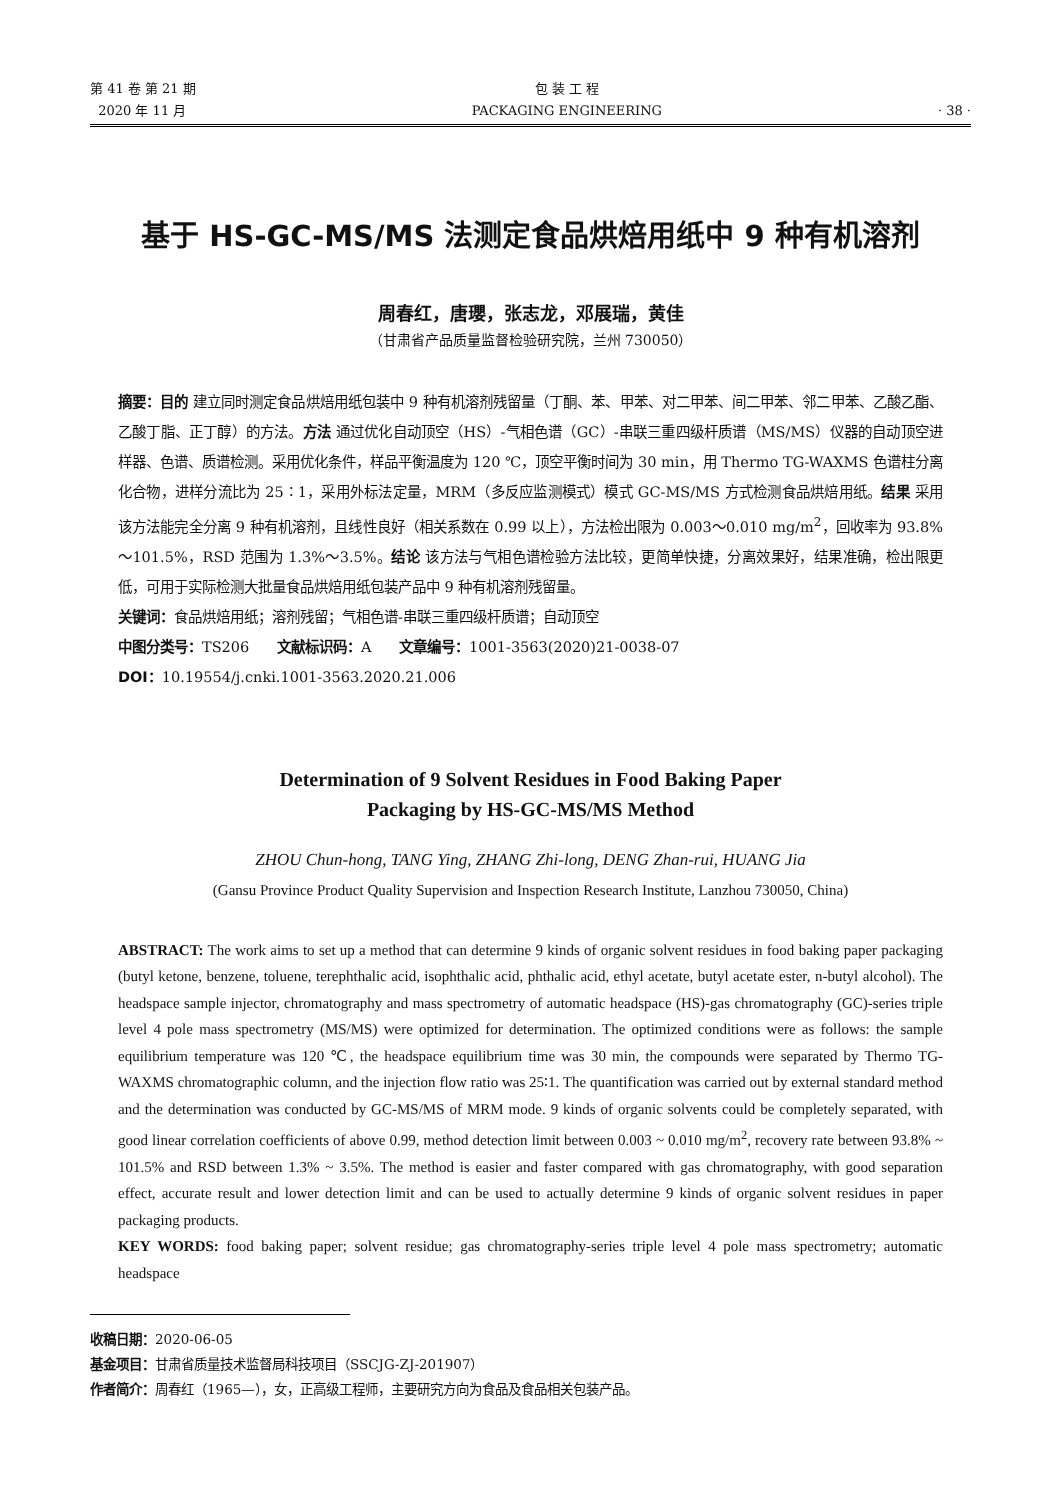第 41 卷 第 21 期
2020 年 11 月
包 装 工 程
PACKAGING ENGINEERING
· 38 ·
基于 HS-GC-MS/MS 法测定食品烘焙用纸中 9 种有机溶剂
周春红，唐瓔，张志龙，邓展瑞，黄佳
（甘肃省产品质量监督检验研究院，兰州 730050）
摘要：目的 建立同时测定食品烘焙用纸包装中 9 种有机溶剂残留量（丁酮、苯、甲苯、对二甲苯、间二甲苯、邻二甲苯、乙酸乙酯、乙酸丁脂、正丁醇）的方法。方法 通过优化自动顶空（HS）-气相色谱（GC）-串联三重四级杆质谱（MS/MS）仪器的自动顶空进样器、色谱、质谱检测。采用优化条件，样品平衡温度为 120 ℃，顶空平衡时间为 30 min，用 Thermo TG-WAXMS 色谱柱分离化合物，进样分流比为 25∶1，采用外标法定量，MRM（多反应监测模式）模式 GC-MS/MS 方式检测食品烘焙用纸。结果 采用该方法能完全分离 9 种有机溶剂，且线性良好（相关系数在 0.99 以上），方法检出限为 0.003～0.010 mg/m<sup>2</sup>，回收率为 93.8%～101.5%，RSD 范围为 1.3%～3.5%。结论 该方法与气相色谱检验方法比较，更简单快捷，分离效果好，结果准确，检出限更低，可用于实际检测大批量食品烘焙用纸包装产品中 9 种有机溶剂残留量。
关键词：食品烘焙用纸；溶剂残留；气相色谱-串联三重四级杆质谱；自动顶空
中图分类号：TS206 文献标识码：A 文章编号：1001-3563(2020)21-0038-07
DOI：10.19554/j.cnki.1001-3563.2020.21.006
Determination of 9 Solvent Residues in Food Baking Paper
Packaging by HS-GC-MS/MS Method
ZHOU Chun-hong, TANG Ying, ZHANG Zhi-long, DENG Zhan-rui, HUANG Jia
(Gansu Province Product Quality Supervision and Inspection Research Institute, Lanzhou 730050, China)
ABSTRACT: The work aims to set up a method that can determine 9 kinds of organic solvent residues in food baking paper packaging (butyl ketone, benzene, toluene, terephthalic acid, isophthalic acid, phthalic acid, ethyl acetate, butyl acetate ester, n-butyl alcohol). The headspace sample injector, chromatography and mass spectrometry of automatic headspace (HS)-gas chromatography (GC)-series triple level 4 pole mass spectrometry (MS/MS) were optimized for determination. The optimized conditions were as follows: the sample equilibrium temperature was 120 ℃, the headspace equilibrium time was 30 min, the compounds were separated by Thermo TG-WAXMS chromatographic column, and the injection flow ratio was 25∶1. The quantification was carried out by external standard method and the determination was conducted by GC-MS/MS of MRM mode. 9 kinds of organic solvents could be completely separated, with good linear correlation coefficients of above 0.99, method detection limit between 0.003 ~ 0.010 mg/m<sup>2</sup>, recovery rate between 93.8% ~ 101.5% and RSD between 1.3% ~ 3.5%. The method is easier and faster compared with gas chromatography, with good separation effect, accurate result and lower detection limit and can be used to actually determine 9 kinds of organic solvent residues in paper packaging products.
KEY WORDS: food baking paper; solvent residue; gas chromatography-series triple level 4 pole mass spectrometry; automatic headspace
收稿日期：2020-06-05
基金项目：甘肃省质量技术监督局科技项目（SSCJG-ZJ-201907）
作者简介：周春红（1965—），女，正高级工程师，主要研究方向为食品及食品相关包装产品。